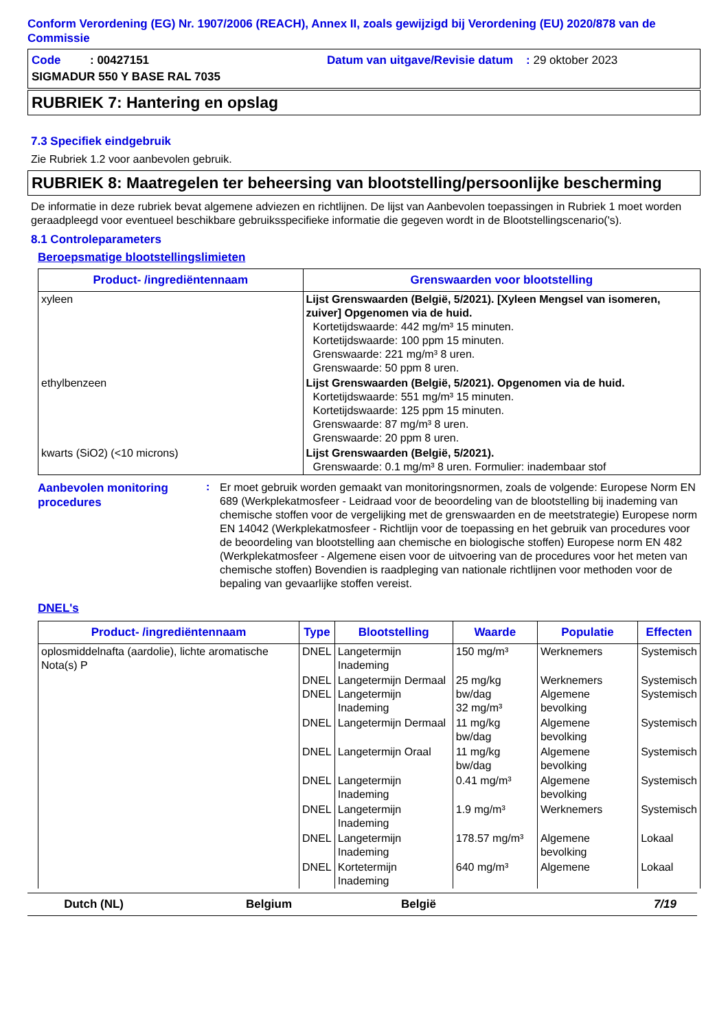Conform Verordening (EG) Nr. 1907/2006 (REACH), Annex II, zoals gewijzigd bij Verordening (EU) 2020/878 van de Commissie
Code : 00427151
Datum van uitgave/Revisie datum : 29 oktober 2023
SIGMADUR 550 Y BASE RAL 7035
RUBRIEK 7: Hantering en opslag
7.3 Specifiek eindgebruik
Zie Rubriek 1.2 voor aanbevolen gebruik.
RUBRIEK 8: Maatregelen ter beheersing van blootstelling/persoonlijke bescherming
De informatie in deze rubriek bevat algemene adviezen en richtlijnen. De lijst van Aanbevolen toepassingen in Rubriek 1 moet worden geraadpleegd voor eventueel beschikbare gebruiksspecifieke informatie die gegeven wordt in de Blootstellingscenario('s).
8.1 Controleparameters
Beroepsmatige blootstellingslimieten
| Product- /ingrediëntennaam | Grenswaarden voor blootstelling |
| --- | --- |
| xyleen | Lijst Grenswaarden (België, 5/2021). [Xyleen Mengsel van isomeren, zuiver] Opgenomen via de huid. Kortetijdswaarde: 442 mg/m³ 15 minuten. Kortetijdswaarde: 100 ppm 15 minuten. Grenswaarde: 221 mg/m³ 8 uren. Grenswaarde: 50 ppm 8 uren. |
| ethylbenzeen | Lijst Grenswaarden (België, 5/2021). Opgenomen via de huid. Kortetijdswaarde: 551 mg/m³ 15 minuten. Kortetijdswaarde: 125 ppm 15 minuten. Grenswaarde: 87 mg/m³ 8 uren. Grenswaarde: 20 ppm 8 uren. |
| kwarts (SiO2) (<10 microns) | Lijst Grenswaarden (België, 5/2021). Grenswaarde: 0.1 mg/m³ 8 uren. Formulier: inadembaar stof |
Aanbevolen monitoring procedures
:
Er moet gebruik worden gemaakt van monitoringsnormen, zoals de volgende: Europese Norm EN 689 (Werkplekatmosfeer - Leidraad voor de beoordeling van de blootstelling bij inademing van chemische stoffen voor de vergelijking met de grenswaarden en de meetstrategie) Europese norm EN 14042 (Werkplekatmosfeer - Richtlijn voor de toepassing en het gebruik van procedures voor de beoordeling van blootstelling aan chemische en biologische stoffen) Europese norm EN 482 (Werkplekatmosfeer - Algemene eisen voor de uitvoering van de procedures voor het meten van chemische stoffen) Bovendien is raadpleging van nationale richtlijnen voor methoden voor de bepaling van gevaarlijke stoffen vereist.
DNEL's
| Product- /ingrediëntennaam | Type | Blootstelling | Waarde | Populatie | Effecten |
| --- | --- | --- | --- | --- | --- |
| oplosmiddelnafta (aardolie), lichte aromatische Nota(s) P | DNEL | Langetermijn Inademing | 150 mg/m³ | Werknemers | Systemisch |
| | DNEL DNEL | Langetermijn Dermaal Langetermijn Inademing | 25 mg/kg bw/dag 32 mg/m³ | Werknemers Algemene bevolking | Systemisch Systemisch |
| | DNEL | Langetermijn Dermaal | 11 mg/kg bw/dag | Algemene bevolking | Systemisch |
| | DNEL | Langetermijn Oraal | 11 mg/kg bw/dag | Algemene bevolking | Systemisch |
| | DNEL | Langetermijn Inademing | 0.41 mg/m³ | Algemene bevolking | Systemisch |
| | DNEL | Langetermijn Inademing | 1.9 mg/m³ | Werknemers | Systemisch |
| | DNEL | Langetermijn Inademing | 178.57 mg/m³ | Algemene bevolking | Lokaal |
| | DNEL | Kortetermijn Inademing | 640 mg/m³ | Algemene | Lokaal |
Dutch (NL) Belgium België 7/19